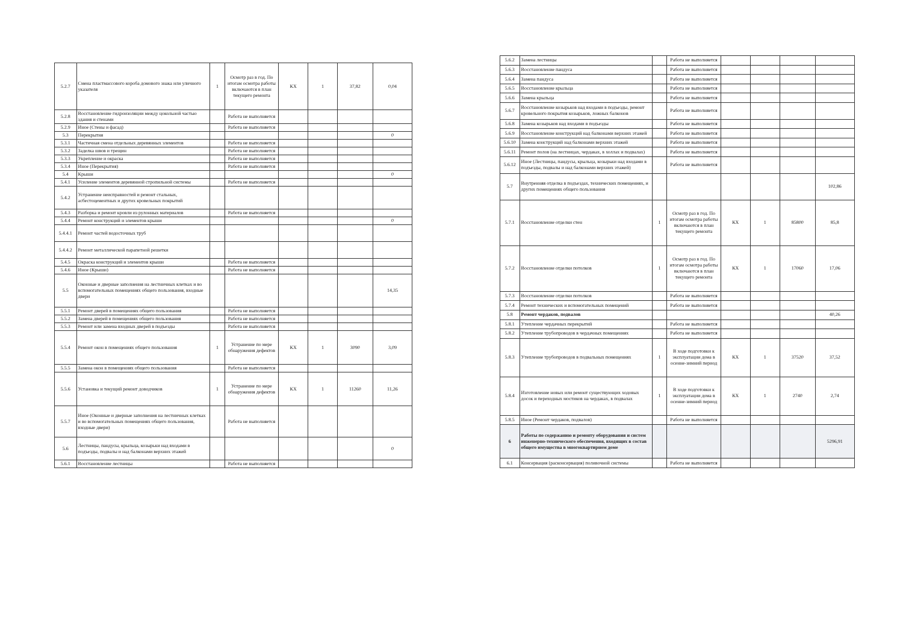| 5.2.7 | Смена пластмассового короба домового знака или уличного указателя | 1 | Осмотр раз в год. По итогам осмотра работы включаются в план текущего ремонта | КХ | 1 | 37,82 | 0,04 |
| 5.2.8 | Восстановление гидроизоляции между цокольной частью здания и стенами | | Работа не выполняется | | | | |
| 5.2.9 | Иное (Стены и фасад) | | Работа не выполняется | | | | |
| 5.3 | Перекрытия | | | | | | 0 |
| 5.3.1 | Частичная смена отдельных деревянных элементов | | Работа не выполняется | | | | |
| 5.3.2 | Заделка швов и трещин | | Работа не выполняется | | | | |
| 5.3.3 | Укрепление и окраска | | Работа не выполняется | | | | |
| 5.3.4 | Иное (Перекрытия) | | Работа не выполняется | | | | |
| 5.4 | Крыши | | | | | | 0 |
| 5.4.1 | Усиление элементов деревянной стропильной системы | | Работа не выполняется | | | | |
| 5.4.2 | Устранение неисправностей и ремонт стальных, асбестоцементных и других кровельных покрытий | | | | | | |
| 5.4.3 | Разборка и ремонт кровли из рулонных материалов | | Работа не выполняется | | | | |
| 5.4.4 | Ремонт конструкций и элементов крыши | | | | | | 0 |
| 5.4.4.1 | Ремонт частей водосточных труб | | | | | | |
| 5.4.4.2 | Ремонт металлической парапетной решетки | | | | | | |
| 5.4.5 | Окраска конструкций и элементов крыши | | Работа не выполняется | | | | |
| 5.4.6 | Иное (Крыши) | | Работа не выполняется | | | | |
| 5.5 | Оконные и дверные заполнения на лестничных клетках и во вспомогательных помещениях общего пользования, входные двери | | | | | | 14,35 |
| 5.5.1 | Ремонт дверей в помещениях общего пользования | | Работа не выполняется | | | | |
| 5.5.2 | Замена дверей в помещениях общего пользования | | Работа не выполняется | | | | |
| 5.5.3 | Ремонт или замена входных дверей в подъезды | | Работа не выполняется | | | | |
| 5.5.4 | Ремонт окон в помещениях общего пользования | 1 | Устранение по мере обнаружения дефектов | КХ | 1 | 3090 | 3,09 |
| 5.5.5 | Замена окон в помещениях общего пользования | | Работа не выполняется | | | | |
| 5.5.6 | Установка и текущий ремонт доводчиков | 1 | Устранение по мере обнаружения дефектов | КХ | 1 | 11260 | 11,26 |
| 5.5.7 | Иное (Оконные и дверные заполнения на лестничных клетках и во вспомогательных помещениях общего пользования, входные двери) | | Работа не выполняется | | | | |
| 5.6 | Лестницы, пандусы, крыльца, козырьки над входами в подъезды, подвалы и над балконами верхних этажей | | | | | | 0 |
| 5.6.1 | Восстановление лестницы | | Работа не выполняется | | | | |
| 5.6.2 | Замена лестницы | | Работа не выполняется | | | | |
| 5.6.3 | Восстановление пандуса | | Работа не выполняется | | | | |
| 5.6.4 | Замена пандуса | | Работа не выполняется | | | | |
| 5.6.5 | Восстановление крыльца | | Работа не выполняется | | | | |
| 5.6.6 | Замена крыльца | | Работа не выполняется | | | | |
| 5.6.7 | Восстановление козырьков над входами в подъезды, ремонт кровельного покрытия козырьков, ложных балконов | | Работа не выполняется | | | | |
| 5.6.8 | Замена козырьков над входами в подъезды | | Работа не выполняется | | | | |
| 5.6.9 | Восстановление конструкций над балконами верхних этажей | | Работа не выполняется | | | | |
| 5.6.10 | Замена конструкций над балконами верхних этажей | | Работа не выполняется | | | | |
| 5.6.11 | Ремонт полов (на лестницах, чердаках, в холлах и подвалах) | | Работа не выполняется | | | | |
| 5.6.12 | Иное (Лестницы, пандусы, крыльца, козырьки над входами в подъезды, подвалы и над балконами верхних этажей) | | Работа не выполняется | | | | |
| 5.7 | Внутренняя отделка в подъездах, технических помещениях, и других помещениях общего пользования | | | | | | 102,86 |
| 5.7.1 | Восстановление отделки стен | 1 | Осмотр раз в год. По итогам осмотра работы включаются в план текущего ремонта | КХ | 1 | 85800 | 85,8 |
| 5.7.2 | Восстановление отделки потолков | 1 | Осмотр раз в год. По итогам осмотра работы включаются в план текущего ремонта | КХ | 1 | 17060 | 17,06 |
| 5.7.3 | Восстановление отделки потолков | | Работа не выполняется | | | | |
| 5.7.4 | Ремонт технических и вспомогательных помещений | | Работа не выполняется | | | | |
| 5.8 | Ремонт чердаков, подвалов | | | | | | 40,26 |
| 5.8.1 | Утепление чердачных перекрытий | | Работа не выполняется | | | | |
| 5.8.2 | Утепление трубопроводов в чердачных помещениях | | Работа не выполняется | | | | |
| 5.8.3 | Утепление трубопроводов в подвальных помещениях | 1 | В ходе подготовки к эксплуатации дома в осенне-зимний период | КХ | 1 | 37520 | 37,52 |
| 5.8.4 | Изготовление новых или ремонт существующих ходовых досок и переходных мостиков на чердаках, в подвалах | 1 | В ходе подготовки к эксплуатации дома в осенне-зимний период | КХ | 1 | 2740 | 2,74 |
| 5.8.5 | Иное (Ремонт чердаков, подвалов) | | Работа не выполняется | | | | |
| 6 | Работы по содержанию и ремонту оборудования и систем инженерно-технического обеспечения, входящих в состав общего имущества в многоквартирном доме | | | | | | 5296,91 |
| 6.1 | Консервация (расконсервация) поливочной системы | | Работа не выполняется | | | | |